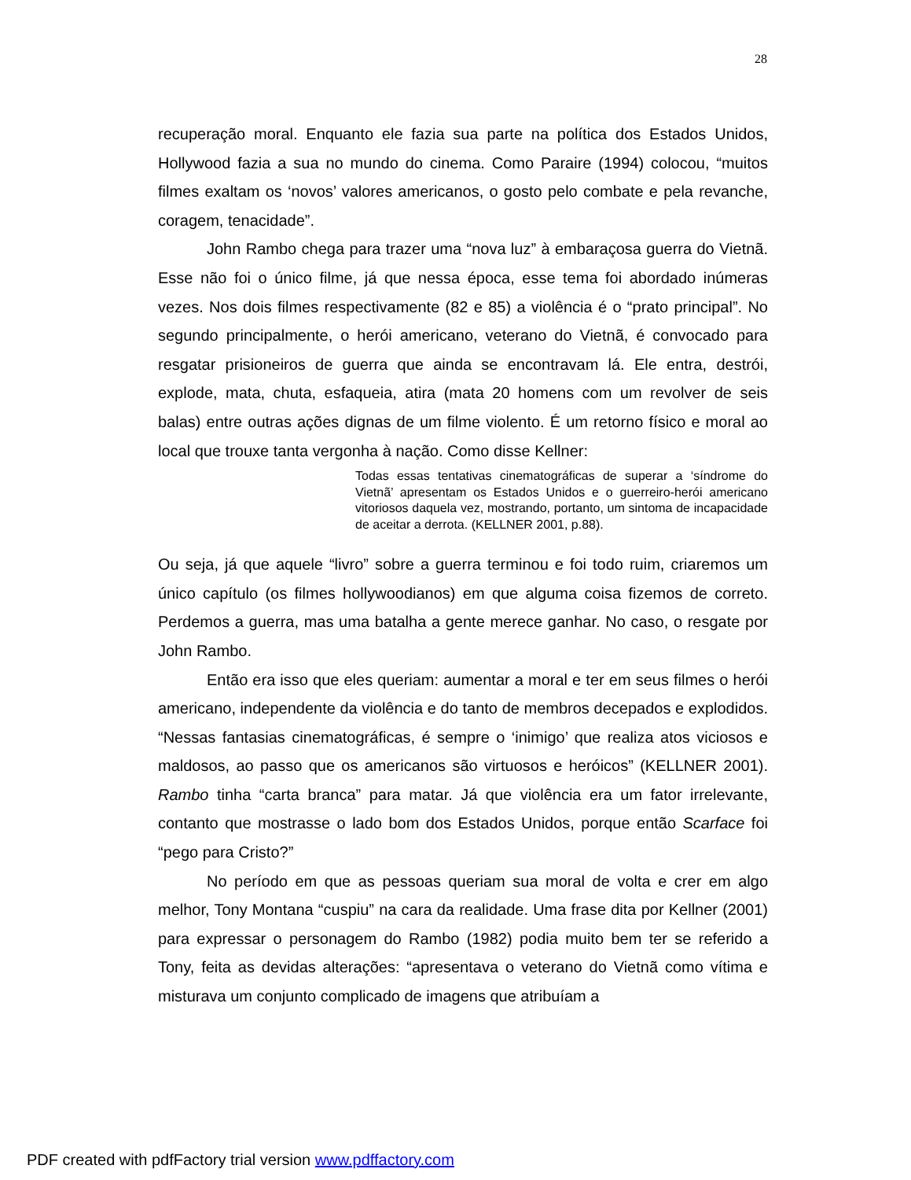28
recuperação moral. Enquanto ele fazia sua parte na política dos Estados Unidos, Hollywood fazia a sua no mundo do cinema. Como Paraire (1994) colocou, “muitos filmes exaltam os ‘novos’ valores americanos, o gosto pelo combate e pela revanche, coragem, tenacidade”.
John Rambo chega para trazer uma “nova luz” à embaraçosa guerra do Vietnã. Esse não foi o único filme, já que nessa época, esse tema foi abordado inúmeras vezes. Nos dois filmes respectivamente (82 e 85) a violência é o “prato principal”. No segundo principalmente, o herói americano, veterano do Vietnã, é convocado para resgatar prisioneiros de guerra que ainda se encontravam lá. Ele entra, destrói, explode, mata, chuta, esfaqueia, atira (mata 20 homens com um revolver de seis balas) entre outras ações dignas de um filme violento. É um retorno físico e moral ao local que trouxe tanta vergonha à nação. Como disse Kellner:
Todas essas tentativas cinematográficas de superar a ‘síndrome do Vietnã’ apresentam os Estados Unidos e o guerreiro-herói americano vitoriosos daquela vez, mostrando, portanto, um sintoma de incapacidade de aceitar a derrota. (KELLNER 2001, p.88).
Ou seja, já que aquele “livro” sobre a guerra terminou e foi todo ruim, criaremos um único capítulo (os filmes hollywoodianos) em que alguma coisa fizemos de correto. Perdemos a guerra, mas uma batalha a gente merece ganhar. No caso, o resgate por John Rambo.
Então era isso que eles queriam: aumentar a moral e ter em seus filmes o herói americano, independente da violência e do tanto de membros decepados e explodidos. “Nessas fantasias cinematográficas, é sempre o ‘inimigo’ que realiza atos viciosos e maldosos, ao passo que os americanos são virtuosos e heróicos” (KELLNER 2001). Rambo tinha “carta branca” para matar. Já que violência era um fator irrelevante, contanto que mostrasse o lado bom dos Estados Unidos, porque então Scarface foi “pego para Cristo?”
No período em que as pessoas queriam sua moral de volta e crer em algo melhor, Tony Montana “cuspiu” na cara da realidade. Uma frase dita por Kellner (2001) para expressar o personagem do Rambo (1982) podia muito bem ter se referido a Tony, feita as devidas alterações: “apresentava o veterano do Vietnã como vítima e misturava um conjunto complicado de imagens que atribuíam a
PDF created with pdfFactory trial version www.pdffactory.com